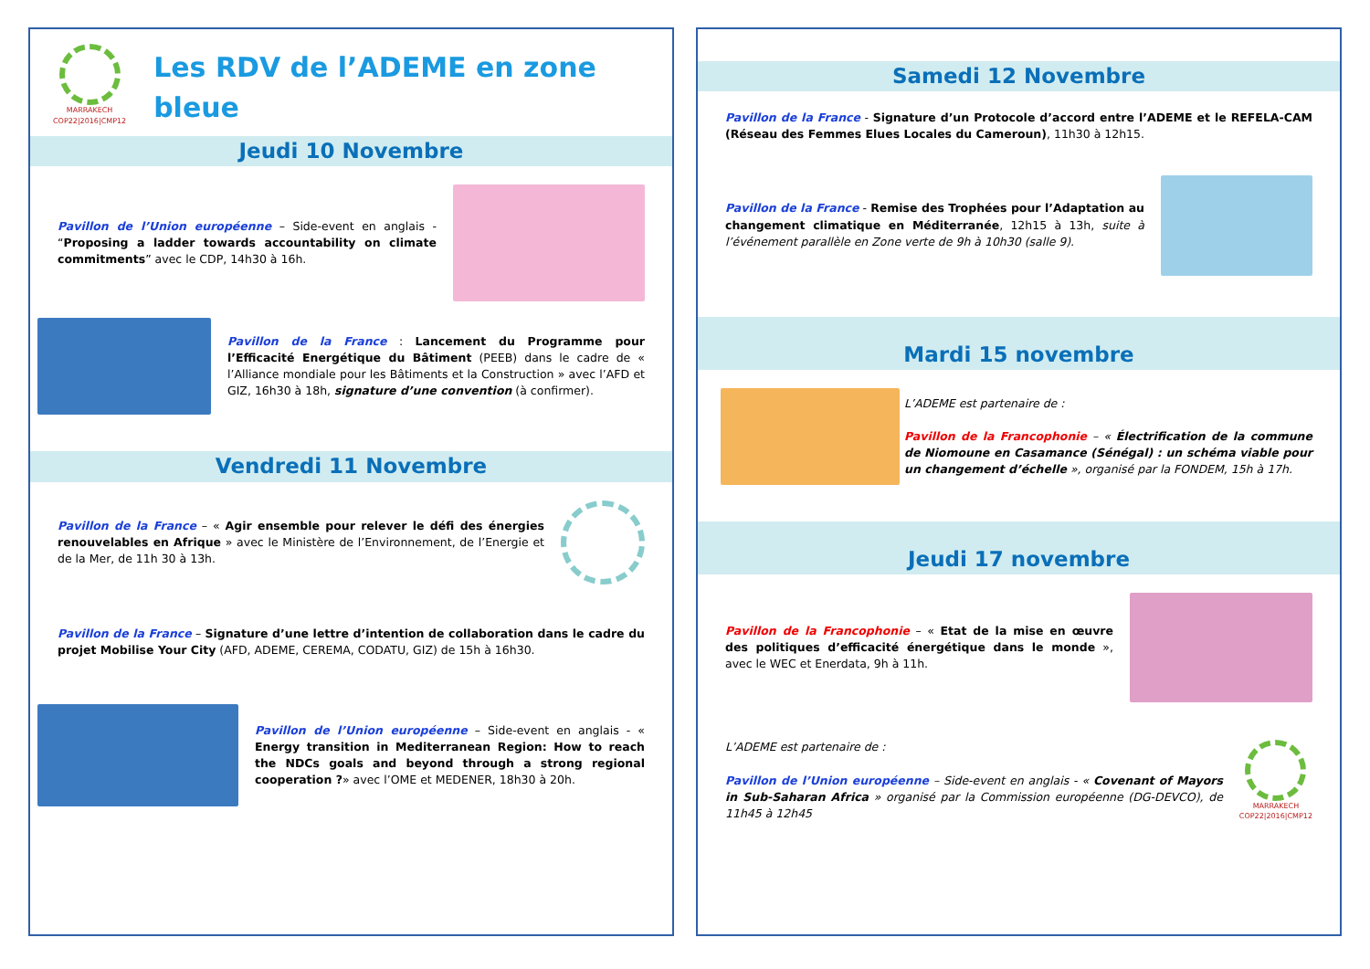MARRAKECH
COP22|2016|CMP12
Les RDV de l’ADEME en zone bleue
Jeudi 10 Novembre
Pavillon de l’Union européenne – Side-event en anglais - “Proposing a ladder towards accountability on climate commitments” avec le CDP, 14h30 à 16h.
Pavillon de la France : Lancement du Programme pour l’Efficacité Energétique du Bâtiment (PEEB) dans le cadre de « l’Alliance mondiale pour les Bâtiments et la Construction » avec l’AFD et GIZ, 16h30 à 18h, signature d’une convention (à confirmer).
Vendredi 11 Novembre
Pavillon de la France – « Agir ensemble pour relever le défi des énergies renouvelables en Afrique » avec le Ministère de l’Environnement, de l’Energie et de la Mer, de 11h 30 à 13h.
Pavillon de la France – Signature d’une lettre d’intention de collaboration dans le cadre du projet Mobilise Your City (AFD, ADEME, CEREMA, CODATU, GIZ) de 15h à 16h30.
Pavillon de l’Union européenne – Side-event en anglais - « Energy transition in Mediterranean Region: How to reach the NDCs goals and beyond through a strong regional cooperation ?» avec l’OME et MEDENER, 18h30 à 20h.
Samedi 12 Novembre
Pavillon de la France - Signature d’un Protocole d’accord entre l’ADEME et le REFELA-CAM (Réseau des Femmes Elues Locales du Cameroun), 11h30 à 12h15.
Pavillon de la France - Remise des Trophées pour l’Adaptation au changement climatique en Méditerranée, 12h15 à 13h, suite à l’événement parallèle en Zone verte de 9h à 10h30 (salle 9).
Mardi 15 novembre
L’ADEME est partenaire de :
Pavillon de la Francophonie – « Électrification de la commune de Niomoune en Casamance (Sénégal) : un schéma viable pour un changement d’échelle », organisé par la FONDEM, 15h à 17h.
Jeudi 17 novembre
Pavillon de la Francophonie – « Etat de la mise en œuvre des politiques d’efficacité énergétique dans le monde », avec le WEC et Enerdata, 9h à 11h.
L’ADEME est partenaire de :
Pavillon de l’Union européenne – Side-event en anglais - « Covenant of Mayors in Sub-Saharan Africa » organisé par la Commission européenne (DG-DEVCO), de 11h45 à 12h45
MARRAKECH
COP22|2016|CMP12